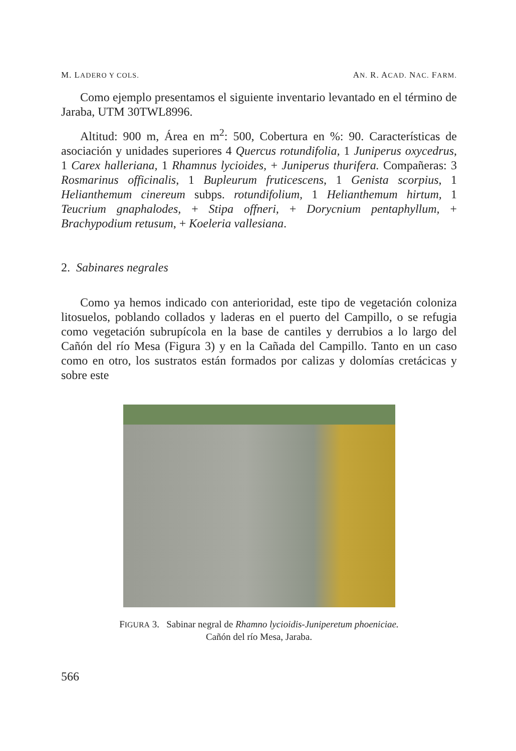M. LADERO Y COLS. AN. R. ACAD. NAC. FARM.
Como ejemplo presentamos el siguiente inventario levantado en el término de Jaraba, UTM 30TWL8996.
Altitud: 900 m, Área en m<sup>2</sup>: 500, Cobertura en %: 90. Características de asociación y unidades superiores 4 Quercus rotundifolia, 1 Juniperus oxycedrus, 1 Carex halleriana, 1 Rhamnus lycioides, + Juniperus thurifera. Compañeras: 3 Rosmarinus officinalis, 1 Bupleurum fruticescens, 1 Genista scorpius, 1 Helianthemum cinereum subps. rotundifolium, 1 Helianthemum hirtum, 1 Teucrium gnaphalodes, + Stipa offneri, + Dorycnium pentaphyllum, + Brachypodium retusum, + Koeleria vallesiana.
2. Sabinares negrales
Como ya hemos indicado con anterioridad, este tipo de vegetación coloniza litosuelos, poblando collados y laderas en el puerto del Campillo, o se refugia como vegetación subrupícola en la base de cantiles y derrubios a lo largo del Cañón del río Mesa (Figura 3) y en la Cañada del Campillo. Tanto en un caso como en otro, los sustratos están formados por calizas y dolomías cretácicas y sobre este
FIGURA 3. Sabinar negral de Rhamno lycioidis-Juniperetum phoeniciae.
Cañón del río Mesa, Jaraba.
566